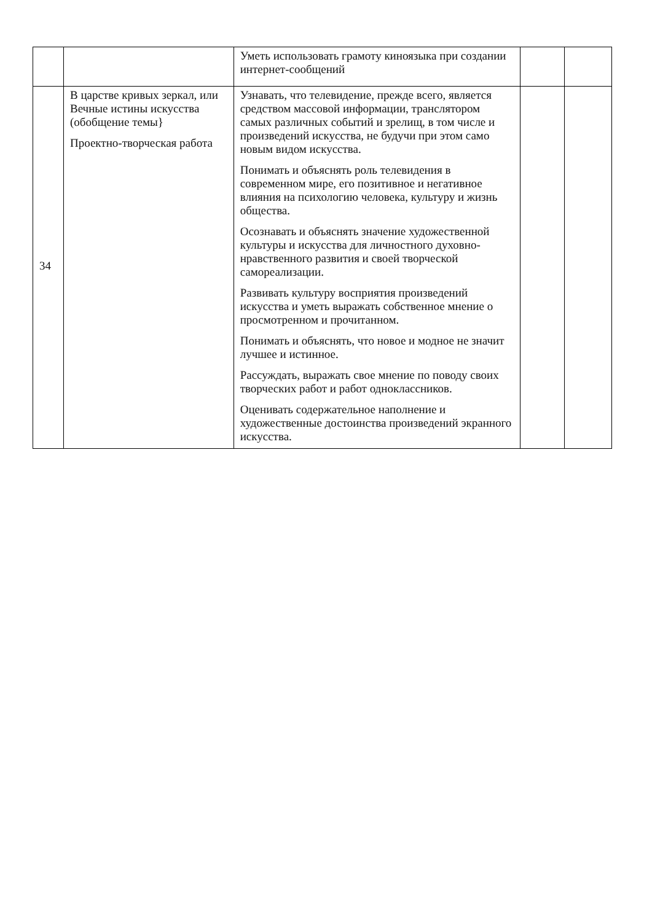| | | Уметь использовать грамоту киноязыка при создании интернет-сообщений | | |
| 34 | В царстве кривых зеркал, или Вечные истины искусства (обобщение темы} Проектно-творческая работа | Узнавать, что телевидение, прежде всего, является средством массовой информации, транслятором самых различных событий и зрелищ, в том числе и произведений искусства, не будучи при этом само новым видом искусства. Понимать и объяснять роль телевидения в современном мире, его позитивное и негативное влияния на психологию человека, культуру и жизнь общества. Осознавать и объяснять значение художественной культуры и искусства для личностного духовно-нравственного развития и своей творческой самореализации. Развивать культуру восприятия произведений искусства и уметь выражать собственное мнение о просмотренном и прочитанном. Понимать и объяснять, что новое и модное не значит лучшее и истинное. Рассуждать, выражать свое мнение по поводу своих творческих работ и работ одноклассников. Оценивать содержательное наполнение и художественные достоинства произведений экранного искусства. | | |